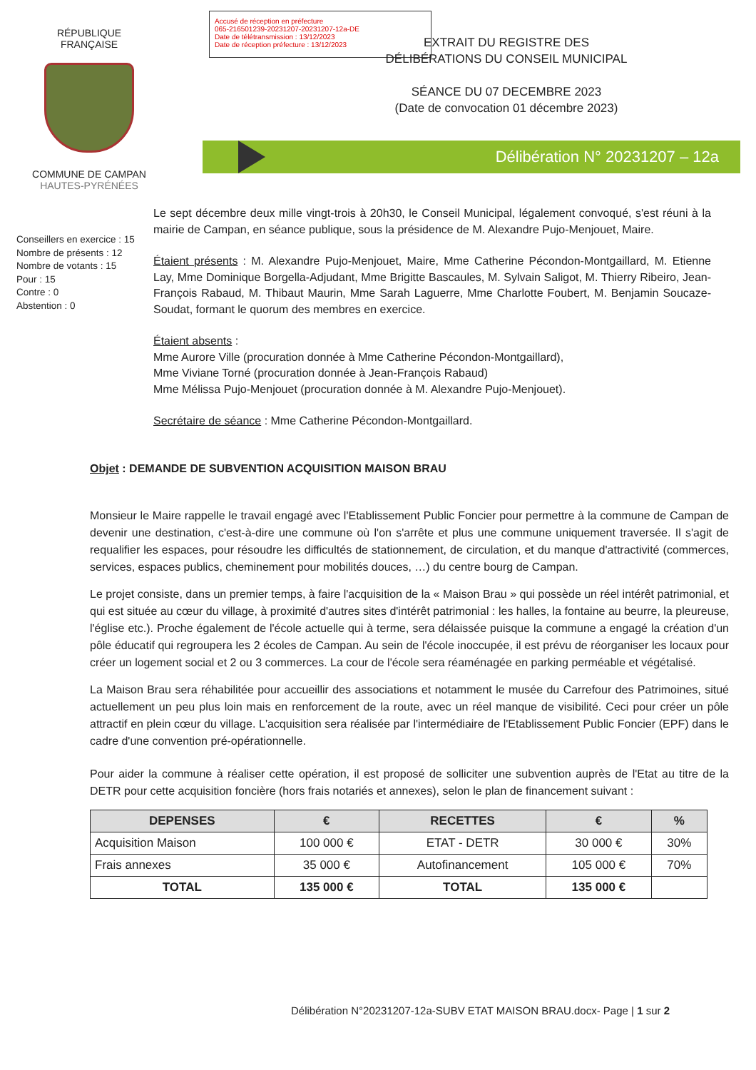Accusé de réception en préfecture
065-216501239-20231207-20231207-12a-DE
Date de télétransmission : 13/12/2023
Date de réception préfecture : 13/12/2023
RÉPUBLIQUE FRANÇAISE
COMMUNE DE CAMPAN
HAUTES-PYRÉNÉES
EXTRAIT DU REGISTRE DES DÉLIBÉRATIONS DU CONSEIL MUNICIPAL
SÉANCE DU 07 DECEMBRE 2023
(Date de convocation 01 décembre 2023)
Délibération N° 20231207 – 12a
Conseillers en exercice : 15
Nombre de présents : 12
Nombre de votants : 15
Pour : 15
Contre : 0
Abstention : 0
Le sept décembre deux mille vingt-trois à 20h30, le Conseil Municipal, légalement convoqué, s'est réuni à la mairie de Campan, en séance publique, sous la présidence de M. Alexandre Pujo-Menjouet, Maire.
Étaient présents : M. Alexandre Pujo-Menjouet, Maire, Mme Catherine Pécondon-Montgaillard, M. Etienne Lay, Mme Dominique Borgella-Adjudant, Mme Brigitte Bascaules, M. Sylvain Saligot, M. Thierry Ribeiro, Jean-François Rabaud, M. Thibaut Maurin, Mme Sarah Laguerre, Mme Charlotte Foubert, M. Benjamin Soucaze-Soudat, formant le quorum des membres en exercice.
Étaient absents :
Mme Aurore Ville (procuration donnée à Mme Catherine Pécondon-Montgaillard),
Mme Viviane Torné (procuration donnée à Jean-François Rabaud)
Mme Mélissa Pujo-Menjouet (procuration donnée à M. Alexandre Pujo-Menjouet).
Secrétaire de séance : Mme Catherine Pécondon-Montgaillard.
Objet : DEMANDE DE SUBVENTION ACQUISITION MAISON BRAU
Monsieur le Maire rappelle le travail engagé avec l'Etablissement Public Foncier pour permettre à la commune de Campan de devenir une destination, c'est-à-dire une commune où l'on s'arrête et plus une commune uniquement traversée. Il s'agit de requalifier les espaces, pour résoudre les difficultés de stationnement, de circulation, et du manque d'attractivité (commerces, services, espaces publics, cheminement pour mobilités douces, …) du centre bourg de Campan.
Le projet consiste, dans un premier temps, à faire l'acquisition de la « Maison Brau » qui possède un réel intérêt patrimonial, et qui est située au cœur du village, à proximité d'autres sites d'intérêt patrimonial : les halles, la fontaine au beurre, la pleureuse, l'église etc.). Proche également de l'école actuelle qui à terme, sera délaissée puisque la commune a engagé la création d'un pôle éducatif qui regroupera les 2 écoles de Campan. Au sein de l'école inoccupée, il est prévu de réorganiser les locaux pour créer un logement social et 2 ou 3 commerces. La cour de l'école sera réaménagée en parking perméable et végétalisé.
La Maison Brau sera réhabilitée pour accueillir des associations et notamment le musée du Carrefour des Patrimoines, situé actuellement un peu plus loin mais en renforcement de la route, avec un réel manque de visibilité. Ceci pour créer un pôle attractif en plein cœur du village. L'acquisition sera réalisée par l'intermédiaire de l'Etablissement Public Foncier (EPF) dans le cadre d'une convention pré-opérationnelle.
Pour aider la commune à réaliser cette opération, il est proposé de solliciter une subvention auprès de l'Etat au titre de la DETR pour cette acquisition foncière (hors frais notariés et annexes), selon le plan de financement suivant :
| DEPENSES | € | RECETTES | € | % |
| --- | --- | --- | --- | --- |
| Acquisition Maison | 100 000 € | ETAT - DETR | 30 000 € | 30% |
| Frais annexes | 35 000 € | Autofinancement | 105 000 € | 70% |
| TOTAL | 135 000 € | TOTAL | 135 000 € | |
Délibération N°20231207-12a-SUBV ETAT MAISON BRAU.docx- Page | 1 sur 2